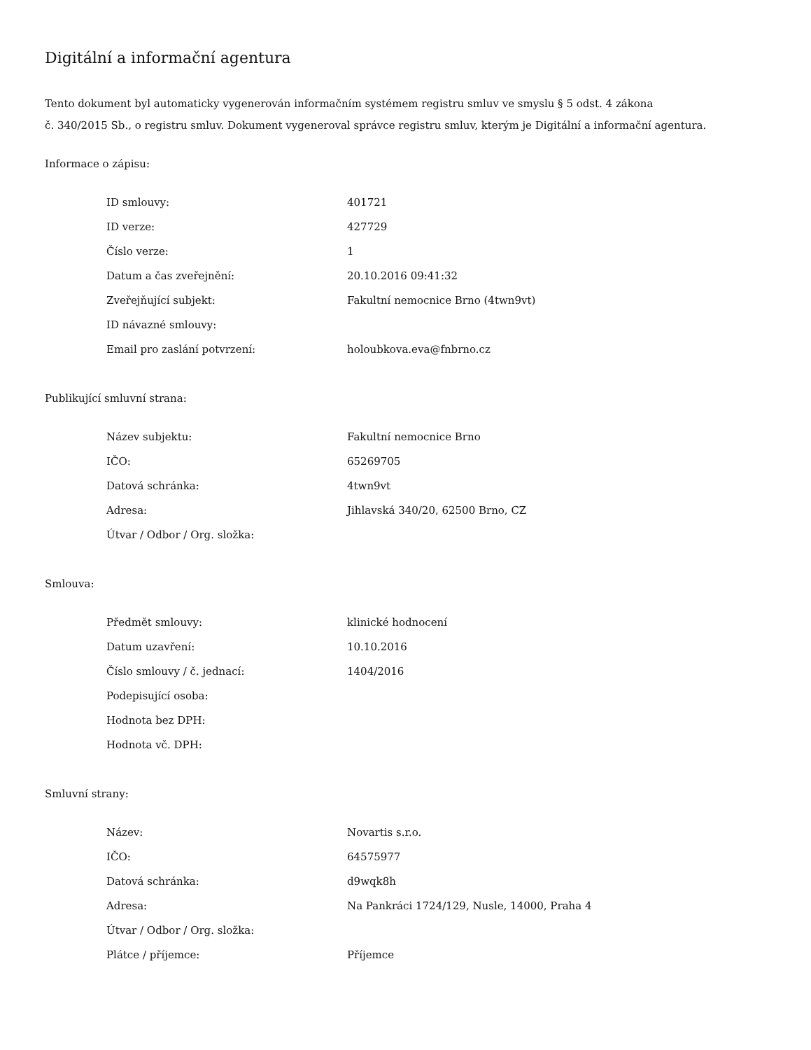Digitální a informační agentura
Tento dokument byl automaticky vygenerován informačním systémem registru smluv ve smyslu § 5 odst. 4 zákona
č. 340/2015 Sb., o registru smluv. Dokument vygeneroval správce registru smluv, kterým je Digitální a informační agentura.
Informace o zápisu:
| ID smlouvy: | 401721 |
| ID verze: | 427729 |
| Číslo verze: | 1 |
| Datum a čas zveřejnění: | 20.10.2016 09:41:32 |
| Zveřejňující subjekt: | Fakultní nemocnice Brno (4twn9vt) |
| ID návazné smlouvy: | |
| Email pro zaslání potvrzení: | holoubkova.eva@fnbrno.cz |
Publikující smluvní strana:
| Název subjektu: | Fakultní nemocnice Brno |
| IČO: | 65269705 |
| Datová schránka: | 4twn9vt |
| Adresa: | Jihlavská 340/20, 62500 Brno, CZ |
| Útvar / Odbor / Org. složka: | |
Smlouva:
| Předmět smlouvy: | klinické hodnocení |
| Datum uzavření: | 10.10.2016 |
| Číslo smlouvy / č. jednací: | 1404/2016 |
| Podepisující osoba: | |
| Hodnota bez DPH: | |
| Hodnota vč. DPH: | |
Smluvní strany:
| Název: | Novartis s.r.o. |
| IČO: | 64575977 |
| Datová schránka: | d9wqk8h |
| Adresa: | Na Pankráci 1724/129, Nusle, 14000, Praha 4 |
| Útvar / Odbor / Org. složka: | |
| Plátce / příjemce: | Příjemce |